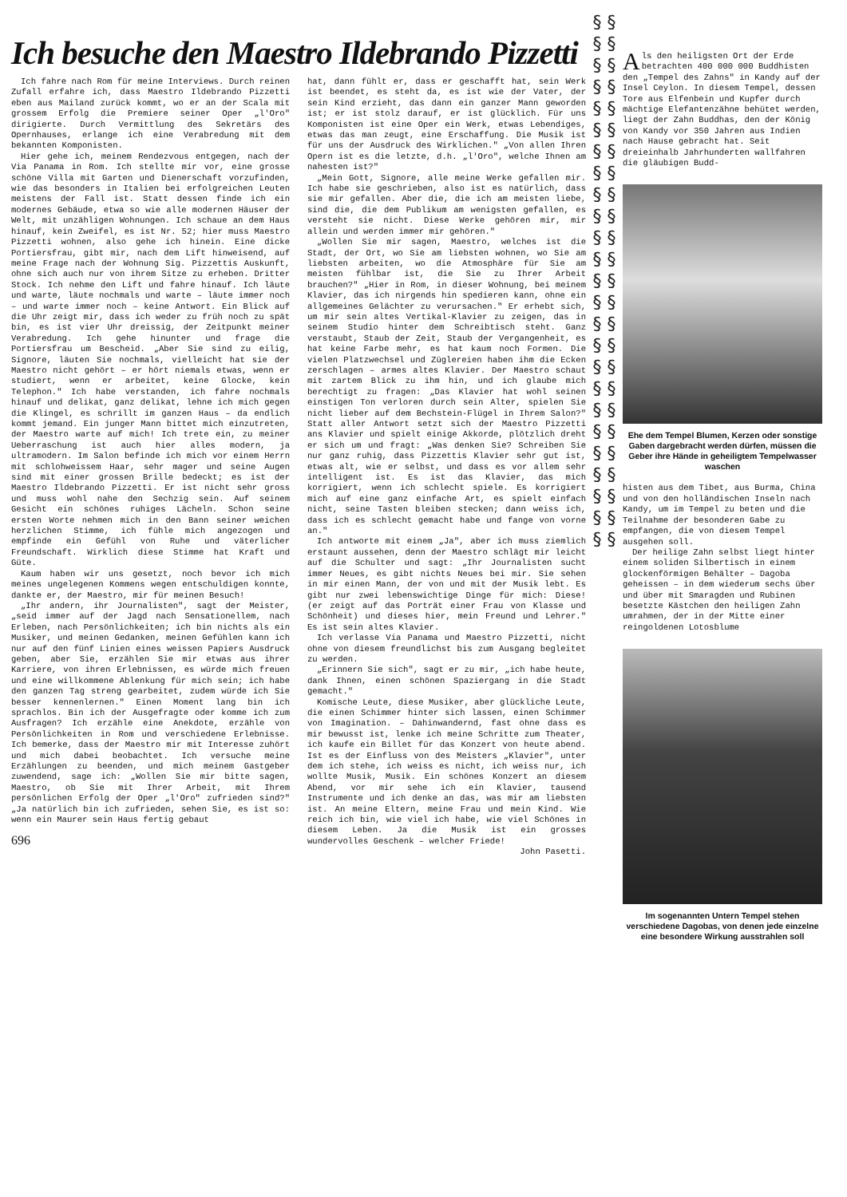Ich besuche den Maestro Ildebrando Pizzetti
Ich fahre nach Rom für meine Interviews. Durch reinen Zufall erfahre ich, dass Maestro Ildebrando Pizzetti eben aus Mailand zurück kommt, wo er an der Scala mit grossem Erfolg die Premiere seiner Oper „l'Oro" dirigierte. Durch Vermittlung des Sekretärs des Opernhauses, erlange ich eine Verabredung mit dem bekannten Komponisten.
Hier gehe ich, meinem Rendezvous entgegen, nach der Via Panama in Rom. Ich stellte mir vor, eine grosse schöne Villa mit Garten und Dienerschaft vorzufinden, wie das besonders in Italien bei erfolgreichen Leuten meistens der Fall ist. Statt dessen finde ich ein modernes Gebäude, etwa so wie alle modernen Häuser der Welt, mit unzähligen Wohnungen. Ich schaue an dem Haus hinauf, kein Zweifel, es ist Nr. 52; hier muss Maestro Pizzetti wohnen, also gehe ich hinein. Eine dicke Portiersfrau, gibt mir, nach dem Lift hinweisend, auf meine Frage nach der Wohnung Sig. Pizzettis Auskunft, ohne sich auch nur von ihrem Sitze zu erheben. Dritter Stock. Ich nehme den Lift und fahre hinauf. Ich läute und warte, läute nochmals und warte – läute immer noch – und warte immer noch – keine Antwort. Ein Blick auf die Uhr zeigt mir, dass ich weder zu früh noch zu spät bin, es ist vier Uhr dreissig, der Zeitpunkt meiner Verabredung. Ich gehe hinunter und frage die Portiersfrau um Bescheid. „Aber Sie sind zu eilig, Signore, läuten Sie nochmals, vielleicht hat sie der Maestro nicht gehört – er hört niemals etwas, wenn er studiert, wenn er arbeitet, keine Glocke, kein Telephon." Ich habe verstanden, ich fahre nochmals hinauf und delikat, ganz delikat, lehne ich mich gegen die Klingel, es schrillt im ganzen Haus – da endlich kommt jemand. Ein junger Mann bittet mich einzutreten, der Maestro warte auf mich! Ich trete ein, zu meiner Ueberraschung ist auch hier alles modern, ja ultramodern. Im Salon befinde ich mich vor einem Herrn mit schlohweissem Haar, sehr mager und seine Augen sind mit einer grossen Brille bedeckt; es ist der Maestro Ildebrando Pizzetti. Er ist nicht sehr gross und muss wohl nahe den Sechzig sein. Auf seinem Gesicht ein schönes ruhiges Lächeln. Schon seine ersten Worte nehmen mich in den Bann seiner weichen herzlichen Stimme, ich fühle mich angezogen und empfinde ein Gefühl von Ruhe und väterlicher Freundschaft. Wirklich diese Stimme hat Kraft und Güte.
Kaum haben wir uns gesetzt, noch bevor ich mich meines ungelegenen Kommens wegen entschuldigen konnte, dankte er, der Maestro, mir für meinen Besuch!
„Ihr andern, ihr Journalisten", sagt der Meister, „seid immer auf der Jagd nach Sensationellem, nach Erleben, nach Persönlichkeiten; ich bin nichts als ein Musiker, und meinen Gedanken, meinen Gefühlen kann ich nur auf den fünf Linien eines weissen Papiers Ausdruck geben, aber Sie, erzählen Sie mir etwas aus ihrer Karriere, von ihren Erlebnissen, es würde mich freuen und eine willkommene Ablenkung für mich sein; ich habe den ganzen Tag streng gearbeitet, zudem würde ich Sie besser kennenlernen." Einen Moment lang bin ich sprachlos. Bin ich der Ausgefragte oder komme ich zum Ausfragen? Ich erzähle eine Anekdote, erzähle von Persönlichkeiten in Rom und verschiedene Erlebnisse. Ich bemerke, dass der Maestro mir mit Interesse zuhört und mich dabei beobachtet. Ich versuche meine Erzählungen zu beenden, und mich meinem Gastgeber zuwendend, sage ich: „Wollen Sie mir bitte sagen, Maestro, ob Sie mit Ihrer Arbeit, mit Ihrem persönlichen Erfolg der Oper „l'Oro" zufrieden sind?" „Ja natürlich bin ich zufrieden, sehen Sie, es ist so: wenn ein Maurer sein Haus fertig gebaut
696
hat, dann fühlt er, dass er geschafft hat, sein Werk ist beendet, es steht da, es ist wie der Vater, der sein Kind erzieht, das dann ein ganzer Mann geworden ist; er ist stolz darauf, er ist glücklich. Für uns Komponisten ist eine Oper ein Werk, etwas Lebendiges, etwas das man zeugt, eine Erschaffung. Die Musik ist für uns der Ausdruck des Wirklichen." „Von allen Ihren Opern ist es die letzte, d.h. „l'Oro", welche Ihnen am nahesten ist?"
„Mein Gott, Signore, alle meine Werke gefallen mir. Ich habe sie geschrieben, also ist es natürlich, dass sie mir gefallen. Aber die, die ich am meisten liebe, sind die, die dem Publikum am wenigsten gefallen, es versteht sie nicht. Diese Werke gehören mir, mir allein und werden immer mir gehören."
„Wollen Sie mir sagen, Maestro, welches ist die Stadt, der Ort, wo Sie am liebsten wohnen, wo Sie am liebsten arbeiten, wo die Atmosphäre für Sie am meisten fühlbar ist, die Sie zu Ihrer Arbeit brauchen?" „Hier in Rom, in dieser Wohnung, bei meinem Klavier, das ich nirgends hin spedieren kann, ohne ein allgemeines Gelächter zu verursachen." Er erhebt sich, um mir sein altes Vertikal-Klavier zu zeigen, das in seinem Studio hinter dem Schreibtisch steht. Ganz verstaubt, Staub der Zeit, Staub der Vergangenheit, es hat keine Farbe mehr, es hat kaum noch Formen. Die vielen Platzwechsel und Züglereien haben ihm die Ecken zerschlagen – armes altes Klavier. Der Maestro schaut mit zartem Blick zu ihm hin, und ich glaube mich berechtigt zu fragen: „Das Klavier hat wohl seinen einstigen Ton verloren durch sein Alter, spielen Sie nicht lieber auf dem Bechstein-Flügel in Ihrem Salon?" Statt aller Antwort setzt sich der Maestro Pizzetti ans Klavier und spielt einige Akkorde, plötzlich dreht er sich um und fragt: „Was denken Sie? Schreiben Sie nur ganz ruhig, dass Pizzettis Klavier sehr gut ist, etwas alt, wie er selbst, und dass es vor allem sehr intelligent ist. Es ist das Klavier, das mich korrigiert, wenn ich schlecht spiele. Es korrigiert mich auf eine ganz einfache Art, es spielt einfach nicht, seine Tasten bleiben stecken; dann weiss ich, dass ich es schlecht gemacht habe und fange von vorne an."
Ich antworte mit einem „Ja", aber ich muss ziemlich erstaunt aussehen, denn der Maestro schlägt mir leicht auf die Schulter und sagt: „Ihr Journalisten sucht immer Neues, es gibt nichts Neues bei mir. Sie sehen in mir einen Mann, der von und mit der Musik lebt. Es gibt nur zwei lebenswichtige Dinge für mich: Diese! (er zeigt auf das Porträt einer Frau von Klasse und Schönheit) und dieses hier, mein Freund und Lehrer." Es ist sein altes Klavier.
Ich verlasse Via Panama und Maestro Pizzetti, nicht ohne von diesem freundlichst bis zum Ausgang begleitet zu werden.
„Erinnern Sie sich", sagt er zu mir, „ich habe heute, dank Ihnen, einen schönen Spaziergang in die Stadt gemacht."
Komische Leute, diese Musiker, aber glückliche Leute, die einen Schimmer hinter sich lassen, einen Schimmer von Imagination. – Dahinwandernd, fast ohne dass es mir bewusst ist, lenke ich meine Schritte zum Theater, ich kaufe ein Billet für das Konzert von heute abend. Ist es der Einfluss von des Meisters „Klavier", unter dem ich stehe, ich weiss es nicht, ich weiss nur, ich wollte Musik, Musik. Ein schönes Konzert an diesem Abend, vor mir sehe ich ein Klavier, tausend Instrumente und ich denke an das, was mir am liebsten ist. An meine Eltern, meine Frau und mein Kind. Wie reich ich bin, wie viel ich habe, wie viel Schönes in diesem Leben. Ja die Musik ist ein grosses wundervolles Geschenk – welcher Friede!
John Pasetti.
§ § § § § § § § § § § § § § § § § § § § § § § § § § § § § § § § § § § § § § § § § § § § § § § § § §
Als den heiligsten Ort der Erde betrachten 400 000 000 Buddhisten den „Tempel des Zahns" in Kandy auf der Insel Ceylon. In diesem Tempel, dessen Tore aus Elfenbein und Kupfer durch mächtige Elefantenzähne behütet werden, liegt der Zahn Buddhas, den der König von Kandy vor 350 Jahren aus Indien nach Hause gebracht hat. Seit dreieinhalb Jahrhunderten wallfahren die gläubigen Budd-
Ehe dem Tempel Blumen, Kerzen oder sonstige Gaben dargebracht werden dürfen, müssen die Geber ihre Hände in geheiligtem Tempelwasser waschen
histen aus dem Tibet, aus Burma, China und von den holländischen Inseln nach Kandy, um im Tempel zu beten und die Teilnahme der besonderen Gabe zu empfangen, die von diesem Tempel ausgehen soll.
Der heilige Zahn selbst liegt hinter einem soliden Silbertisch in einem glockenförmigen Behälter – Dagoba geheissen – in dem wiederum sechs über und über mit Smaragden und Rubinen besetzte Kästchen den heiligen Zahn umrahmen, der in der Mitte einer reingoldenen Lotosblume
Im sogenannten Untern Tempel stehen verschiedene Dagobas, von denen jede einzelne eine besondere Wirkung ausstrahlen soll